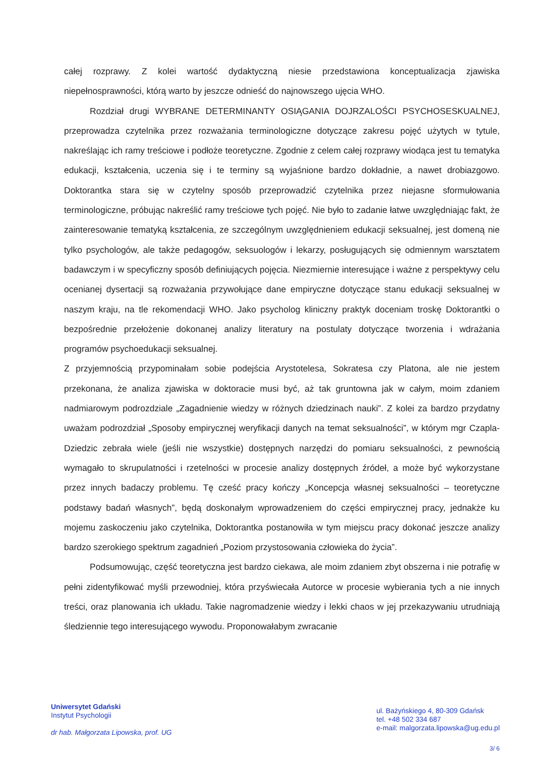całej rozprawy. Z kolei wartość dydaktyczną niesie przedstawiona konceptualizacja zjawiska niepełnosprawności, którą warto by jeszcze odnieść do najnowszego ujęcia WHO.
Rozdział drugi WYBRANE DETERMINANTY OSIĄGANIA DOJRZALOŚCI PSYCHOSESKUALNEJ, przeprowadza czytelnika przez rozważania terminologiczne dotyczące zakresu pojęć użytych w tytule, nakreślając ich ramy treściowe i podłoże teoretyczne. Zgodnie z celem całej rozprawy wiodąca jest tu tematyka edukacji, kształcenia, uczenia się i te terminy są wyjaśnione bardzo dokładnie, a nawet drobiazgowo. Doktorantka stara się w czytelny sposób przeprowadzić czytelnika przez niejasne sformułowania terminologiczne, próbując nakreślić ramy treściowe tych pojęć. Nie było to zadanie łatwe uwzględniając fakt, że zainteresowanie tematyką kształcenia, ze szczególnym uwzględnieniem edukacji seksualnej, jest domeną nie tylko psychologów, ale także pedagogów, seksuologów i lekarzy, posługujących się odmiennym warsztatem badawczym i w specyficzny sposób definiujących pojęcia. Niezmiernie interesujące i ważne z perspektywy celu ocenianej dysertacji są rozważania przywołujące dane empiryczne dotyczące stanu edukacji seksualnej w naszym kraju, na tle rekomendacji WHO. Jako psycholog kliniczny praktyk doceniam troskę Doktorantki o bezpośrednie przełożenie dokonanej analizy literatury na postulaty dotyczące tworzenia i wdrażania programów psychoedukacji seksualnej.
Z przyjemnością przypominałam sobie podejścia Arystotelesa, Sokratesa czy Platona, ale nie jestem przekonana, że analiza zjawiska w doktoracie musi być, aż tak gruntowna jak w całym, moim zdaniem nadmiarowym podrozdziale „Zagadnienie wiedzy w różnych dziedzinach nauki”. Z kolei za bardzo przydatny uważam podrozdział „Sposoby empirycznej weryfikacji danych na temat seksualności”, w którym mgr Czapla-Dziedzic zebrała wiele (jeśli nie wszystkie) dostępnych narzędzi do pomiaru seksualności, z pewnością wymagało to skrupulatności i rzetelności w procesie analizy dostępnych źródeł, a może być wykorzystane przez innych badaczy problemu. Tę cześć pracy kończy „Koncepcja własnej seksualności – teoretyczne podstawy badań własnych”, będą doskonałym wprowadzeniem do części empirycznej pracy, jednakże ku mojemu zaskoczeniu jako czytelnika, Doktorantka postanowiła w tym miejscu pracy dokonać jeszcze analizy bardzo szerokiego spektrum zagadnień „Poziom przystosowania człowieka do życia”.
Podsumowując, część teoretyczna jest bardzo ciekawa, ale moim zdaniem zbyt obszerna i nie potrafię w pełni zidentyfikować myśli przewodniej, która przyświecała Autorce w procesie wybierania tych a nie innych treści, oraz planowania ich układu. Takie nagromadzenie wiedzy i lekki chaos w jej przekazywaniu utrudniają śledziennie tego interesującego wywodu. Proponowałabym zwracanie
Uniwersytet Gdański
Instytut Psychologii
dr hab. Małgorzata Lipowska, prof. UG
ul. Bażyńskiego 4, 80-309 Gdańsk
tel. +48 502 334 687
e-mail: malgorzata.lipowska@ug.edu.pl
3/ 6